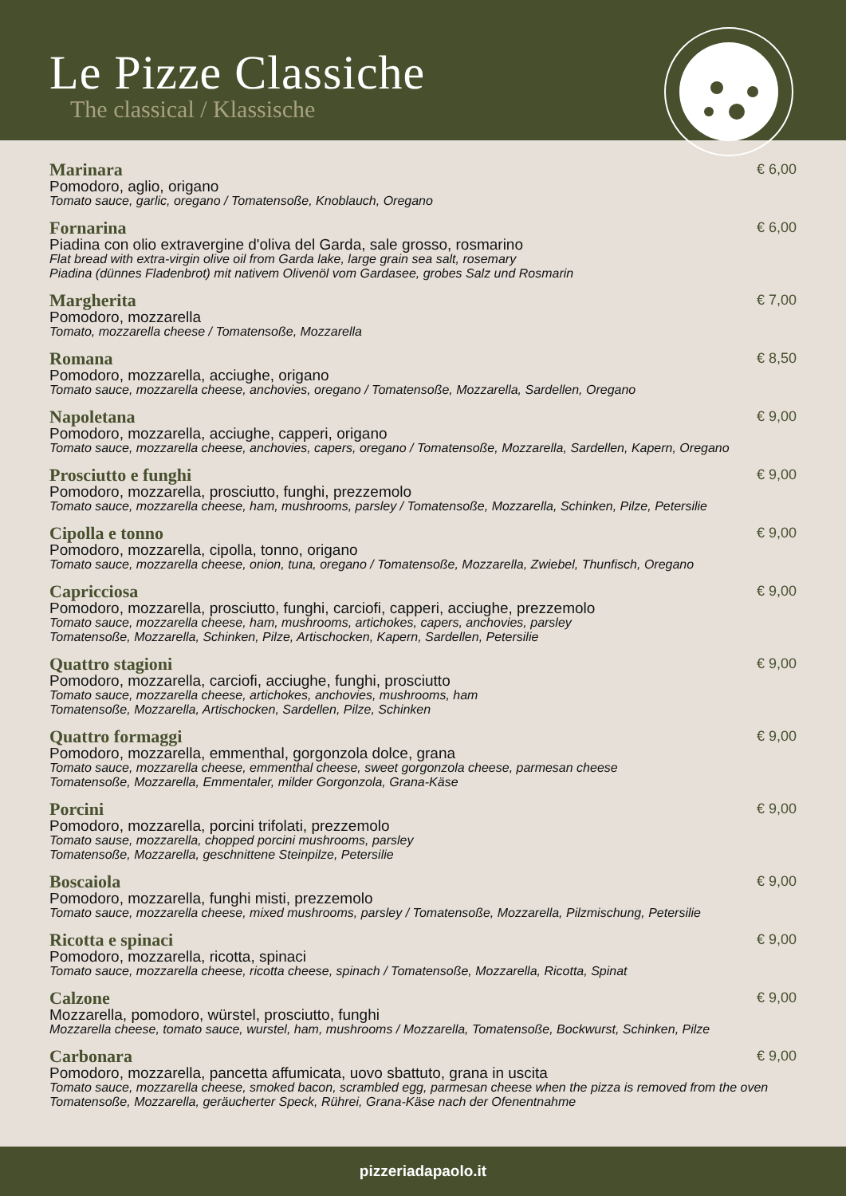Le Pizze Classiche
The classical / Klassische
Marinara € 6,00
Pomodoro, aglio, origano
Tomato sauce, garlic, oregano / Tomatensoße, Knoblauch, Oregano
Fornarina € 6,00
Piadina con olio extravergine d'oliva del Garda, sale grosso, rosmarino
Flat bread with extra-virgin olive oil from Garda lake, large grain sea salt, rosemary
Piadina (dünnes Fladenbrot) mit nativem Olivenöl vom Gardasee, grobes Salz und Rosmarin
Margherita € 7,00
Pomodoro, mozzarella
Tomato, mozzarella cheese / Tomatensoße, Mozzarella
Romana € 8,50
Pomodoro, mozzarella, acciughe, origano
Tomato sauce, mozzarella cheese, anchovies, oregano / Tomatensoße, Mozzarella, Sardellen, Oregano
Napoletana € 9,00
Pomodoro, mozzarella, acciughe, capperi, origano
Tomato sauce, mozzarella cheese, anchovies, capers, oregano / Tomatensoße, Mozzarella, Sardellen, Kapern, Oregano
Prosciutto e funghi € 9,00
Pomodoro, mozzarella, prosciutto, funghi, prezzemolo
Tomato sauce, mozzarella cheese, ham, mushrooms, parsley / Tomatensoße, Mozzarella, Schinken, Pilze, Petersilie
Cipolla e tonno € 9,00
Pomodoro, mozzarella, cipolla, tonno, origano
Tomato sauce, mozzarella cheese, onion, tuna, oregano / Tomatensoße, Mozzarella, Zwiebel, Thunfisch, Oregano
Capricciosa € 9,00
Pomodoro, mozzarella, prosciutto, funghi, carciofi, capperi, acciughe, prezzemolo
Tomato sauce, mozzarella cheese, ham, mushrooms, artichokes, capers, anchovies, parsley
Tomatensoße, Mozzarella, Schinken, Pilze, Artischocken, Kapern, Sardellen, Petersilie
Quattro stagioni € 9,00
Pomodoro, mozzarella, carciofi, acciughe, funghi, prosciutto
Tomato sauce, mozzarella cheese, artichokes, anchovies, mushrooms, ham
Tomatensoße, Mozzarella, Artischocken, Sardellen, Pilze, Schinken
Quattro formaggi € 9,00
Pomodoro, mozzarella, emmenthal, gorgonzola dolce, grana
Tomato sauce, mozzarella cheese, emmenthal cheese, sweet gorgonzola cheese, parmesan cheese
Tomatensoße, Mozzarella, Emmentaler, milder Gorgonzola, Grana-Käse
Porcini € 9,00
Pomodoro, mozzarella, porcini trifolati, prezzemolo
Tomato sause, mozzarella, chopped porcini mushrooms, parsley
Tomatensoße, Mozzarella, geschnittene Steinpilze, Petersilie
Boscaiola € 9,00
Pomodoro, mozzarella, funghi misti, prezzemolo
Tomato sauce, mozzarella cheese, mixed mushrooms, parsley / Tomatensoße, Mozzarella, Pilzmischung, Petersilie
Ricotta e spinaci € 9,00
Pomodoro, mozzarella, ricotta, spinaci
Tomato sauce, mozzarella cheese, ricotta cheese, spinach / Tomatensoße, Mozzarella, Ricotta, Spinat
Calzone € 9,00
Mozzarella, pomodoro, würstel, prosciutto, funghi
Mozzarella cheese, tomato sauce, wurstel, ham, mushrooms / Mozzarella, Tomatensoße, Bockwurst, Schinken, Pilze
Carbonara € 9,00
Pomodoro, mozzarella, pancetta affumicata, uovo sbattuto, grana in uscita
Tomato sauce, mozzarella cheese, smoked bacon, scrambled egg, parmesan cheese when the pizza is removed from the oven
Tomatensoße, Mozzarella, geräucherter Speck, Rührei, Grana-Käse nach der Ofenentnahme
pizzeriadapaolo.it